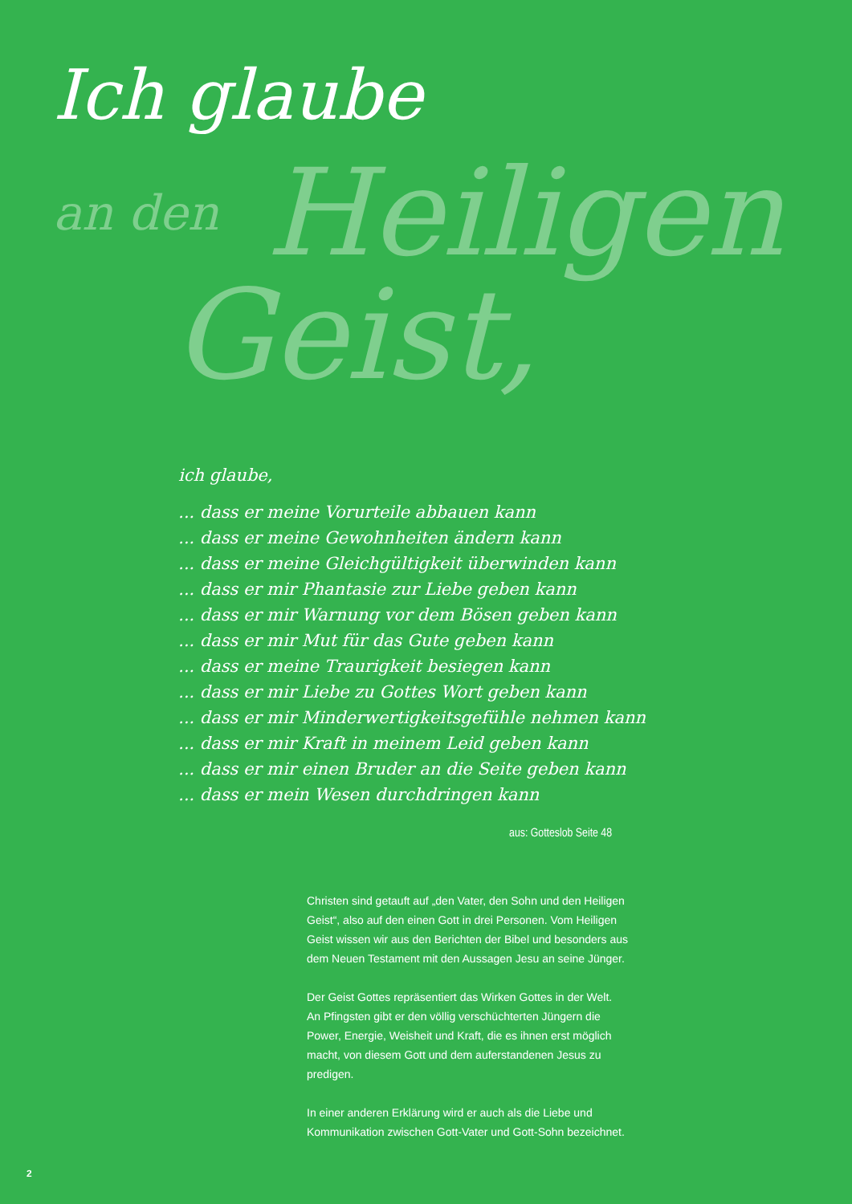Ich glaube
an den Heiligen
Geist,
ich glaube,
... dass er meine Vorurteile abbauen kann
... dass er meine Gewohnheiten ändern kann
... dass er meine Gleichgültigkeit überwinden kann
... dass er mir Phantasie zur Liebe geben kann
... dass er mir Warnung vor dem Bösen geben kann
... dass er mir Mut für das Gute geben kann
... dass er meine Traurigkeit besiegen kann
... dass er mir Liebe zu Gottes Wort geben kann
... dass er mir Minderwertigkeitsgefühle nehmen kann
... dass er mir Kraft in meinem Leid geben kann
... dass er mir einen Bruder an die Seite geben kann
... dass er mein Wesen durchdringen kann
aus: Gotteslob Seite 48
Christen sind getauft auf „den Vater, den Sohn und den Heiligen Geist“, also auf den einen Gott in drei Personen. Vom Heiligen Geist wissen wir aus den Berichten der Bibel und besonders aus dem Neuen Testament mit den Aussagen Jesu an seine Jünger.
Der Geist Gottes repräsentiert das Wirken Gottes in der Welt. An Pfingsten gibt er den völlig verschüchterten Jüngern die Power, Energie, Weisheit und Kraft, die es ihnen erst möglich macht, von diesem Gott und dem auferstandenen Jesus zu predigen.
In einer anderen Erklärung wird er auch als die Liebe und Kommunikation zwischen Gott-Vater und Gott-Sohn bezeichnet.
2